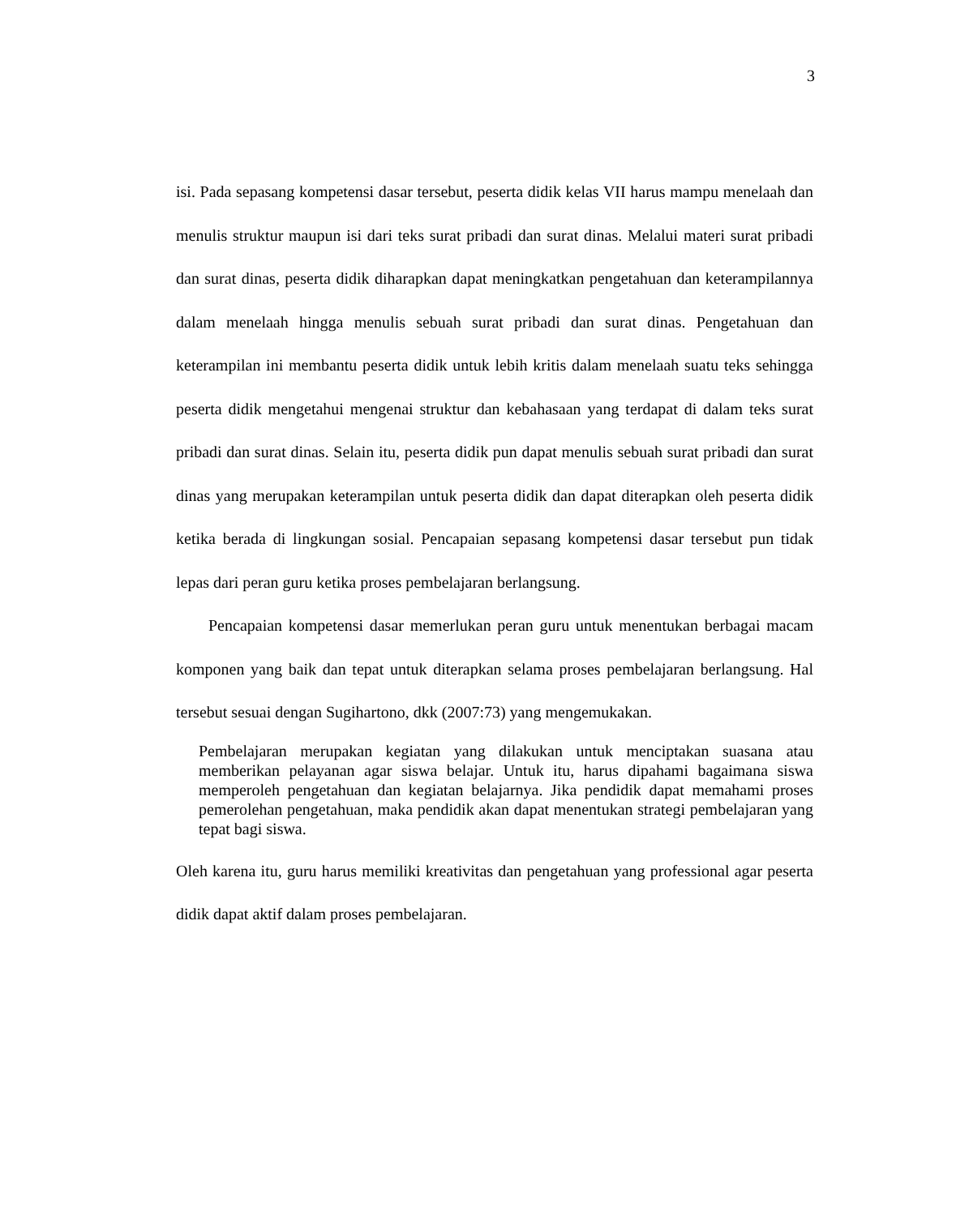3
isi. Pada sepasang kompetensi dasar tersebut, peserta didik kelas VII harus mampu menelaah dan menulis struktur maupun isi dari teks surat pribadi dan surat dinas. Melalui materi surat pribadi dan surat dinas, peserta didik diharapkan dapat meningkatkan pengetahuan dan keterampilannya dalam menelaah hingga menulis sebuah surat pribadi dan surat dinas. Pengetahuan dan keterampilan ini membantu peserta didik untuk lebih kritis dalam menelaah suatu teks sehingga peserta didik mengetahui mengenai struktur dan kebahasaan yang terdapat di dalam teks surat pribadi dan surat dinas. Selain itu, peserta didik pun dapat menulis sebuah surat pribadi dan surat dinas yang merupakan keterampilan untuk peserta didik dan dapat diterapkan oleh peserta didik ketika berada di lingkungan sosial. Pencapaian sepasang kompetensi dasar tersebut pun tidak lepas dari peran guru ketika proses pembelajaran berlangsung.
Pencapaian kompetensi dasar memerlukan peran guru untuk menentukan berbagai macam komponen yang baik dan tepat untuk diterapkan selama proses pembelajaran berlangsung. Hal tersebut sesuai dengan Sugihartono, dkk (2007:73) yang mengemukakan.
Pembelajaran merupakan kegiatan yang dilakukan untuk menciptakan suasana atau memberikan pelayanan agar siswa belajar. Untuk itu, harus dipahami bagaimana siswa memperoleh pengetahuan dan kegiatan belajarnya. Jika pendidik dapat memahami proses pemerolehan pengetahuan, maka pendidik akan dapat menentukan strategi pembelajaran yang tepat bagi siswa.
Oleh karena itu, guru harus memiliki kreativitas dan pengetahuan yang professional agar peserta didik dapat aktif dalam proses pembelajaran.